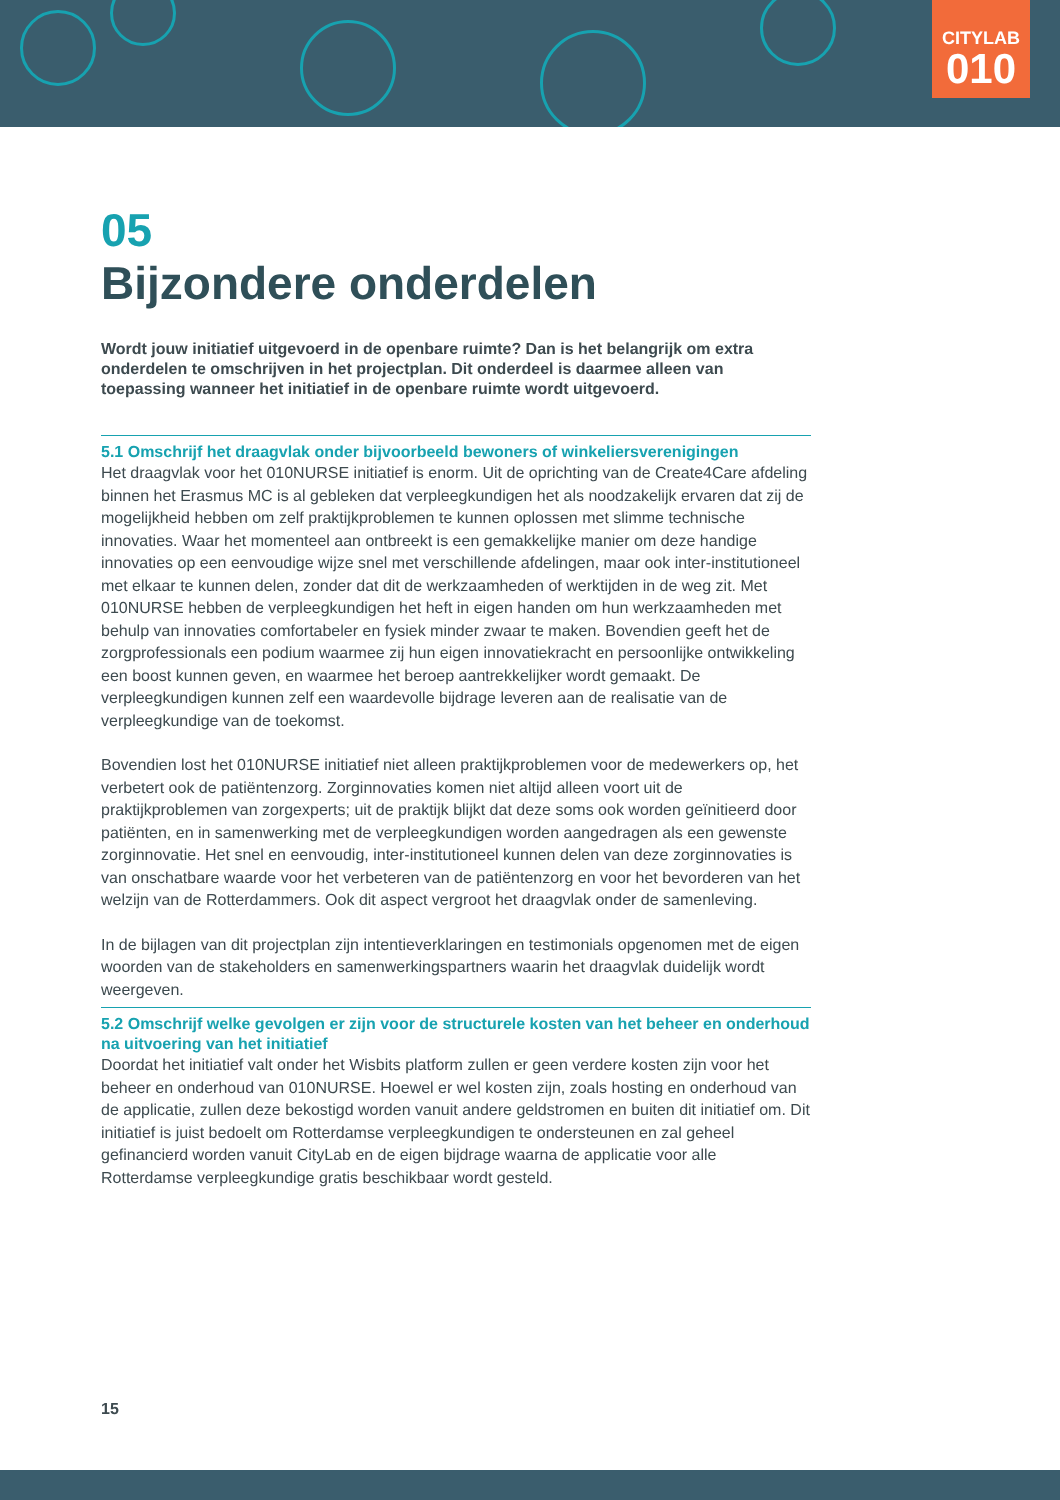CITYLAB
010
05
Bijzondere onderdelen
Wordt jouw initiatief uitgevoerd in de openbare ruimte? Dan is het belangrijk om extra onderdelen te omschrijven in het projectplan. Dit onderdeel is daarmee alleen van toepassing wanneer het initiatief in de openbare ruimte wordt uitgevoerd.
5.1 Omschrijf het draagvlak onder bijvoorbeeld bewoners of winkeliersverenigingen
Het draagvlak voor het 010NURSE initiatief is enorm. Uit de oprichting van de Create4Care afdeling binnen het Erasmus MC is al gebleken dat verpleegkundigen het als noodzakelijk ervaren dat zij de mogelijkheid hebben om zelf praktijkproblemen te kunnen oplossen met slimme technische innovaties. Waar het momenteel aan ontbreekt is een gemakkelijke manier om deze handige innovaties op een eenvoudige wijze snel met verschillende afdelingen, maar ook inter-institutioneel met elkaar te kunnen delen, zonder dat dit de werkzaamheden of werktijden in de weg zit. Met 010NURSE hebben de verpleegkundigen het heft in eigen handen om hun werkzaamheden met behulp van innovaties comfortabeler en fysiek minder zwaar te maken. Bovendien geeft het de zorgprofessionals een podium waarmee zij hun eigen innovatiekracht en persoonlijke ontwikkeling een boost kunnen geven, en waarmee het beroep aantrekkelijker wordt gemaakt. De verpleegkundigen kunnen zelf een waardevolle bijdrage leveren aan de realisatie van de verpleegkundige van de toekomst.
Bovendien lost het 010NURSE initiatief niet alleen praktijkproblemen voor de medewerkers op, het verbetert ook de patiëntenzorg. Zorginnovaties komen niet altijd alleen voort uit de praktijkproblemen van zorgexperts; uit de praktijk blijkt dat deze soms ook worden geïnitieerd door patiënten, en in samenwerking met de verpleegkundigen worden aangedragen als een gewenste zorginnovatie. Het snel en eenvoudig, inter-institutioneel kunnen delen van deze zorginnovaties is van onschatbare waarde voor het verbeteren van de patiëntenzorg en voor het bevorderen van het welzijn van de Rotterdammers. Ook dit aspect vergroot het draagvlak onder de samenleving.
In de bijlagen van dit projectplan zijn intentieverklaringen en testimonials opgenomen met de eigen woorden van de stakeholders en samenwerkingspartners waarin het draagvlak duidelijk wordt weergeven.
5.2 Omschrijf welke gevolgen er zijn voor de structurele kosten van het beheer en onderhoud na uitvoering van het initiatief
Doordat het initiatief valt onder het Wisbits platform zullen er geen verdere kosten zijn voor het beheer en onderhoud van 010NURSE. Hoewel er wel kosten zijn, zoals hosting en onderhoud van de applicatie, zullen deze bekostigd worden vanuit andere geldstromen en buiten dit initiatief om. Dit initiatief is juist bedoelt om Rotterdamse verpleegkundigen te ondersteunen en zal geheel gefinancierd worden vanuit CityLab en de eigen bijdrage waarna de applicatie voor alle Rotterdamse verpleegkundige gratis beschikbaar wordt gesteld.
15